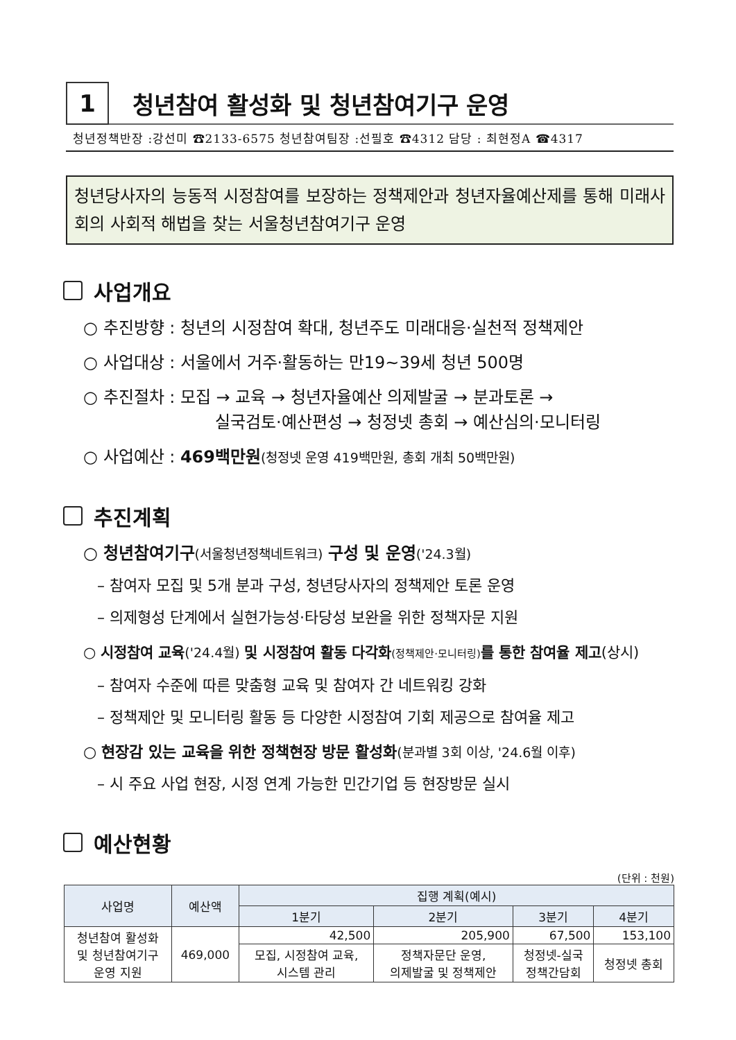1
청년참여 활성화 및 청년참여기구 운영
청년정책반장 :강선미 ☎2133-6575 청년참여팀장 :선필호 ☎4312 담당 : 최현정A ☎4317
청년당사자의 능동적 시정참여를 보장하는 정책제안과 청년자율예산제를 통해 미래사회의 사회적 해법을 찾는 서울청년참여기구 운영
사업개요
○ 추진방향 : 청년의 시정참여 확대, 청년주도 미래대응·실천적 정책제안
○ 사업대상 : 서울에서 거주·활동하는 만19~39세 청년 500명
○ 추진절차 : 모집 → 교육 → 청년자율예산 의제발굴 → 분과토론 →
실국검토·예산편성 → 청정넷 총회 → 예산심의·모니터링
○ 사업예산 : 469백만원(청정넷 운영 419백만원, 총회 개최 50백만원)
추진계획
○ 청년참여기구(서울청년정책네트워크) 구성 및 운영('24.3월)
– 참여자 모집 및 5개 분과 구성, 청년당사자의 정책제안 토론 운영
– 의제형성 단계에서 실현가능성·타당성 보완을 위한 정책자문 지원
○ 시정참여 교육('24.4월) 및 시정참여 활동 다각화(정책제안·모니터링) 를 통한 참여율 제고(상시)
– 참여자 수준에 따른 맞춤형 교육 및 참여자 간 네트워킹 강화
– 정책제안 및 모니터링 활동 등 다양한 시정참여 기회 제공으로 참여율 제고
○ 현장감 있는 교육을 위한 정책현장 방문 활성화(분과별 3회 이상, '24.6월 이후)
– 시 주요 사업 현장, 시정 연계 가능한 민간기업 등 현장방문 실시
예산현황
(단위 : 천원)
| 사업명 | 예산액 | 집행 계획(예시) | | | |
| --- | --- | --- | --- | --- | --- |
| | | 1분기 | 2분기 | 3분기 | 4분기 |
| 청년참여 활성화 및 청년참여기구 운영 지원 | 469,000 | 42,500 | 205,900 | 67,500 | 153,100 |
| | | 모집, 시정참여 교육, 시스템 관리 | 정책자문단 운영, 의제발굴 및 정책제안 | 청정넷-실국 정책간담회 | 청정넷 총회 |